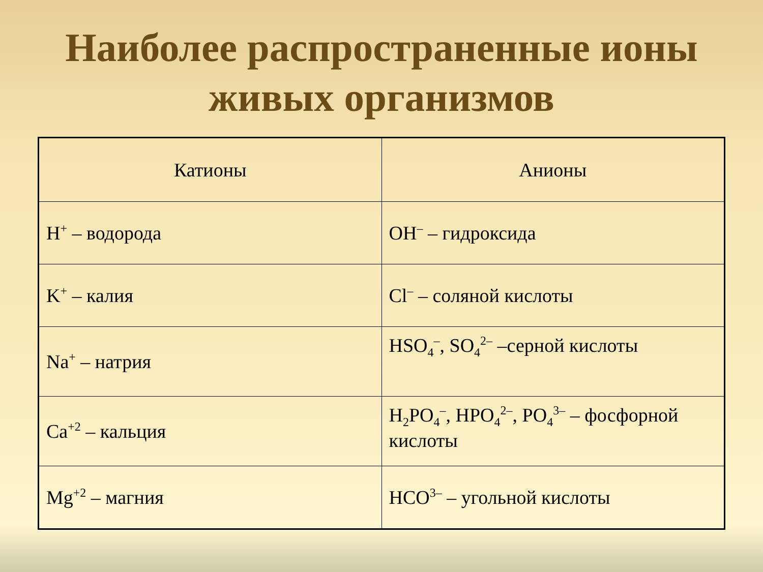Наиболее распространенные ионы живых организмов
| Катионы | Анионы |
| --- | --- |
| H<sup>+</sup> – водорода | OH<sup>–</sup> – гидроксида |
| K<sup>+</sup> – калия | Cl<sup>–</sup> – соляной кислоты |
| Na<sup>+</sup> – натрия | HSO<sub>4</sub><sup>–</sup>, SO<sub>4</sub><sup>2–</sup> –серной кислоты |
| Ca<sup>+2</sup> – кальция | H<sub>2</sub>PO<sub>4</sub><sup>–</sup>, HPO<sub>4</sub><sup>2–</sup>, PO<sub>4</sub><sup>3–</sup> – фосфорной кислоты |
| Mg<sup>+2</sup> – магния | HCO<sup>3–</sup> – угольной кислоты |